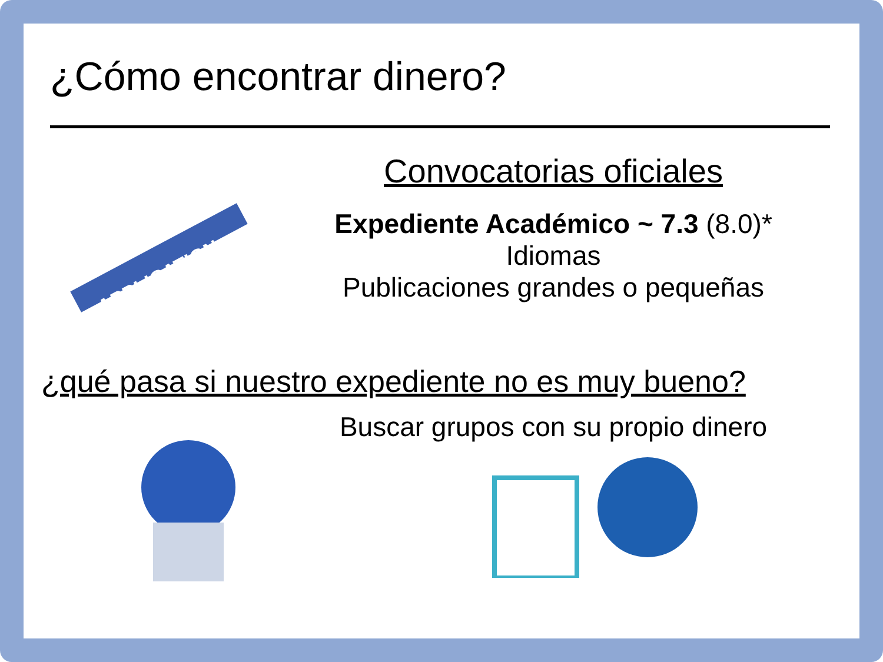¿Cómo encontrar dinero?
APPLICATION
Convocatorias oficiales
Expediente Académico ~ 7.3 (8.0)*
Idiomas
Publicaciones grandes o pequeñas
¿qué pasa si nuestro expediente no es muy bueno?
Buscar grupos con su propio dinero